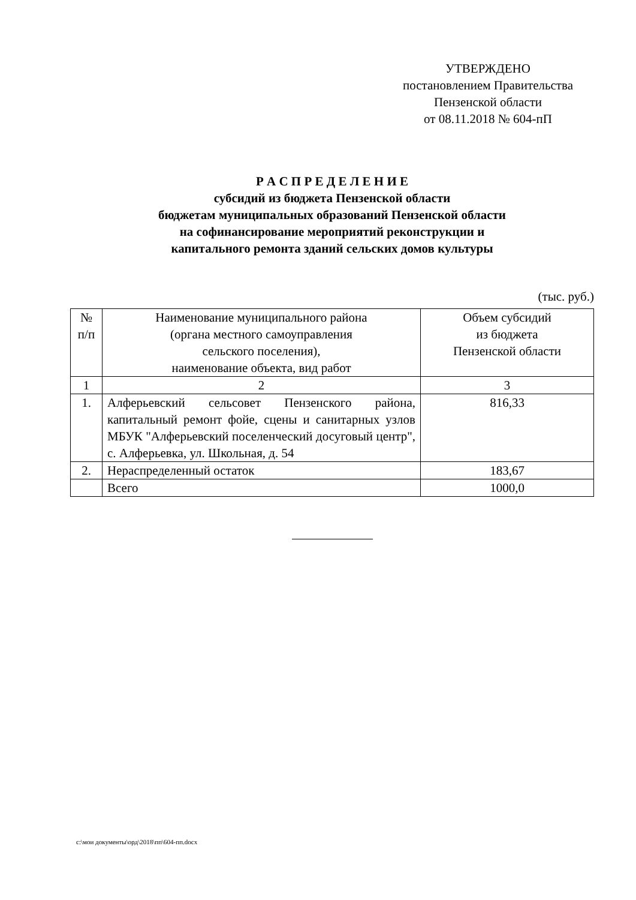УТВЕРЖДЕНО
постановлением Правительства
Пензенской области
от 08.11.2018 № 604-пП
Р А С П Р Е Д Е Л Е Н И Е
субсидий из бюджета Пензенской области
бюджетам муниципальных образований Пензенской области
на софинансирование мероприятий реконструкции и
капитального ремонта зданий сельских домов культуры
(тыс. руб.)
| № п/п | Наименование муниципального района (органа местного самоуправления сельского поселения), наименование объекта, вид работ | Объем субсидий из бюджета Пензенской области |
| --- | --- | --- |
| 1 | 2 | 3 |
| 1. | Алферьевский сельсовет Пензенского района, капитальный ремонт фойе, сцены и санитарных узлов МБУК "Алферьевский поселенческий досуговый центр", с. Алферьевка, ул. Школьная, д. 54 | 816,33 |
| 2. | Нераспределенный остаток | 183,67 |
| | Всего | 1000,0 |
c:\мои документы\орд\2018\пп\604-пп.docx